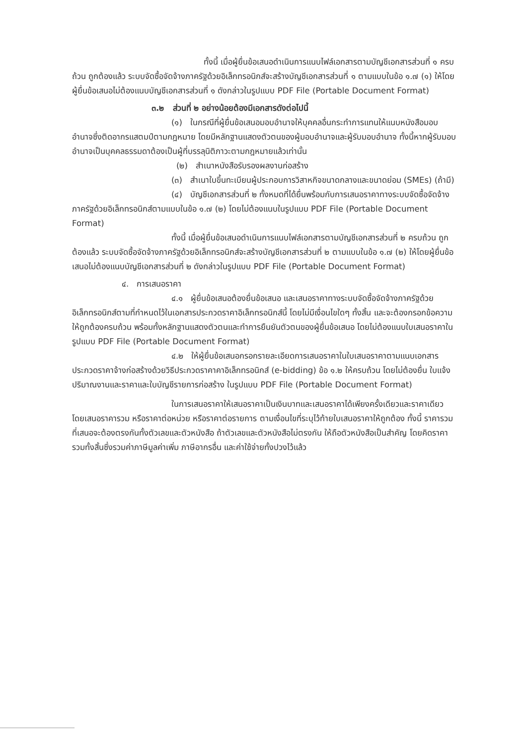ทั้งนี้ เมื่อผู้ยื่นข้อเสนอดำเนินการแนบไฟล์เอกสารตามบัญชีเอกสารส่วนที่ ๑ ครบถ้วน ถูกต้องแล้ว ระบบจัดซื้อจัดจ้างภาครัฐด้วยอิเล็กทรอนิกส์จะสร้างบัญชีเอกสารส่วนที่ ๑ ตามแบบในข้อ ๑.๗ (๑) ให้โดยผู้ยื่นข้อเสนอไม่ต้องแนบบัญชีเอกสารส่วนที่ ๑ ดังกล่าวในรูปแบบ PDF File (Portable Document Format)
๓.๒ ส่วนที่ ๒ อย่างน้อยต้องมีเอกสารดังต่อไปนี้
(๑) ในกรณีที่ผู้ยื่นข้อเสนอมอบอำนาจให้บุคคลอื่นกระทำการแทนให้แนบหนังสือมอบอำนาจซึ่งติดอากรแสตมป์ตามกฎหมาย โดยมีหลักฐานแสดงตัวตนของผู้มอบอำนาจและผู้รับมอบอำนาจ ทั้งนี้หากผู้รับมอบอำนาจเป็นบุคคลธรรมดาต้องเป็นผู้ที่บรรลุนิติภาวะตามกฎหมายแล้วเท่านั้น
(๒) สำเนาหนังสือรับรองผลงานก่อสร้าง
(๓) สำเนาใบขึ้นทะเบียนผู้ประกอบการวิสาหกิจขนาดกลางและขนาดย่อม (SMEs) (ถ้ามี)
(๔) บัญชีเอกสารส่วนที่ ๒ ทั้งหมดที่ได้ยื่นพร้อมกับการเสนอราคาทางระบบจัดซื้อจัดจ้างภาครัฐด้วยอิเล็กทรอนิกส์ตามแบบในข้อ ๑.๗ (๒) โดยไม่ต้องแนบในรูปแบบ PDF File (Portable Document Format)
ทั้งนี้ เมื่อผู้ยื่นข้อเสนอดำเนินการแนบไฟล์เอกสารตามบัญชีเอกสารส่วนที่ ๒ ครบถ้วน ถูกต้องแล้ว ระบบจัดซื้อจัดจ้างภาครัฐด้วยอิเล็กทรอนิกส์จะสร้างบัญชีเอกสารส่วนที่ ๒ ตามแบบในข้อ ๑.๗ (๒) ให้โดยผู้ยื่นข้อเสนอไม่ต้องแนบบัญชีเอกสารส่วนที่ ๒ ดังกล่าวในรูปแบบ PDF File (Portable Document Format)
๔. การเสนอราคา
๔.๑ ผู้ยื่นข้อเสนอต้องยื่นข้อเสนอ และเสนอราคาทางระบบจัดซื้อจัดจ้างภาครัฐด้วยอิเล็กทรอนิกส์ตามที่กำหนดไว้ในเอกสารประกวดราคาอิเล็กทรอนิกส์นี้ โดยไม่มีเงื่อนไขใดๆ ทั้งสิ้น และจะต้องกรอกข้อความให้ถูกต้องครบถ้วน พร้อมทั้งหลักฐานแสดงตัวตนและทำการยืนยันตัวตนของผู้ยื่นข้อเสนอ โดยไม่ต้องแนบใบเสนอราคาในรูปแบบ PDF File (Portable Document Format)
๔.๒ ให้ผู้ยื่นข้อเสนอกรอกรายละเอียดการเสนอราคาในใบเสนอราคาตามแนบเอกสารประกวดราคาจ้างก่อสร้างด้วยวิธีประกวดราคาคาอิเล็กทรอนิกส์ (e-bidding) ข้อ ๑.๒ ให้ครบถ้วน โดยไม่ต้องยื่น ใบแจ้งปริมาณงานและราคาและใบบัญชีรายการก่อสร้าง ในรูปแบบ PDF File (Portable Document Format)
ในการเสนอราคาให้เสนอราคาเป็นเงินบาทและเสนอราคาได้เพียงครั้งเดียวและราคาเดียว โดยเสนอราคารวม หรือราคาต่อหน่วย หรือราคาต่อรายการ ตามเงื่อนไขที่ระบุไว้ท้ายใบเสนอราคาให้ถูกต้อง ทั้งนี้ ราคารวมที่เสนอจะต้องตรงกันทั้งตัวเลขและตัวหนังสือ ถ้าตัวเลขและตัวหนังสือไม่ตรงกัน ให้ถือตัวหนังสือเป็นสำคัญ โดยคิดราคารวมทั้งสิ้นซึ่งรวมค่าภาษีมูลค่าเพิ่ม ภาษีอากรอื่น และค่าใช้จ่ายทั้งปวงไว้แล้ว